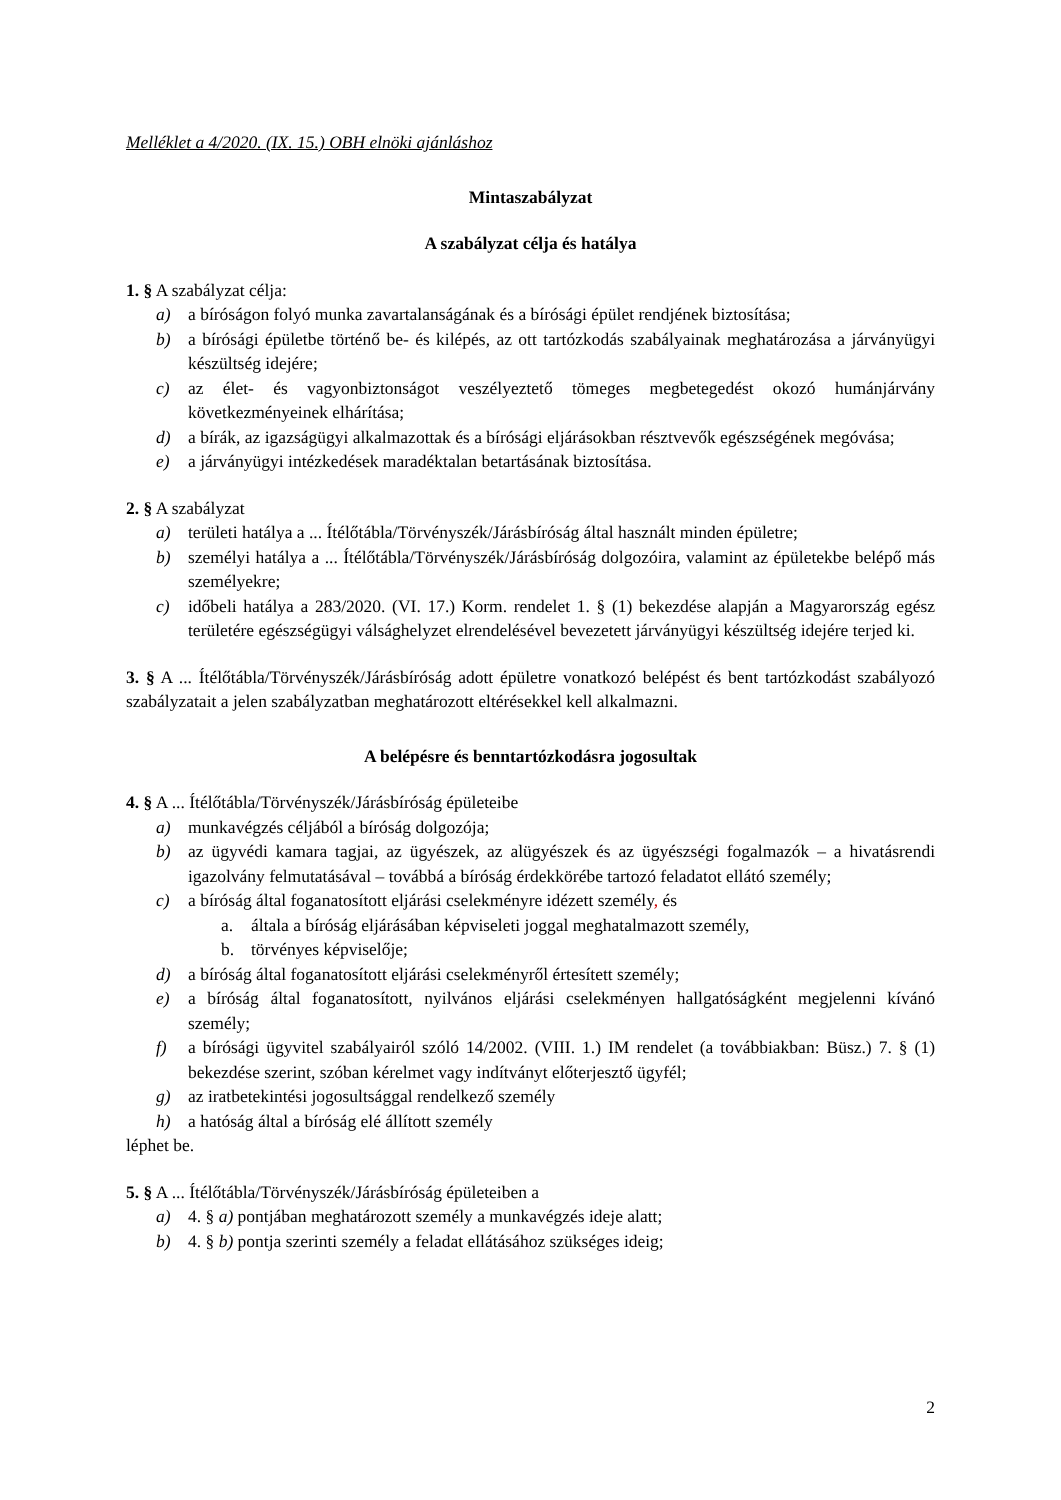Melléklet a 4/2020. (IX. 15.) OBH elnöki ajánláshoz
Mintaszabályzat
A szabályzat célja és hatálya
1. § A szabályzat célja:
a) a bíróságon folyó munka zavartalanságának és a bírósági épület rendjének biztosítása;
b) a bírósági épületbe történő be- és kilépés, az ott tartózkodás szabályainak meghatározása a járványügyi készültség idejére;
c) az élet- és vagyonbiztonságot veszélyeztető tömeges megbetegedést okozó humánjárvány következményeinek elhárítása;
d) a bírák, az igazságügyi alkalmazottak és a bírósági eljárásokban résztvevők egészségének megóvása;
e) a járványügyi intézkedések maradéktalan betartásának biztosítása.
2. § A szabályzat
a) területi hatálya a ... Ítélőtábla/Törvényszék/Járásbíróság által használt minden épületre;
b) személyi hatálya a ... Ítélőtábla/Törvényszék/Járásbíróság dolgozóira, valamint az épületekbe belépő más személyekre;
c) időbeli hatálya a 283/2020. (VI. 17.) Korm. rendelet 1. § (1) bekezdése alapján a Magyarország egész területére egészségügyi válsághelyzet elrendelésével bevezetett járványügyi készültség idejére terjed ki.
3. § A ... Ítélőtábla/Törvényszék/Járásbíróság adott épületre vonatkozó belépést és bent tartózkodást szabályozó szabályzatait a jelen szabályzatban meghatározott eltérésekkel kell alkalmazni.
A belépésre és benntartózkodásra jogosultak
4. § A ... Ítélőtábla/Törvényszék/Járásbíróság épületeibe
a) munkavégzés céljából a bíróság dolgozója;
b) az ügyvédi kamara tagjai, az ügyészek, az alügyészek és az ügyészségi fogalmazók – a hivatásrendi igazolvány felmutatásával – továbbá a bíróság érdekkörébe tartozó feladatot ellátó személy;
c) a bíróság által foganatosított eljárási cselekményre idézett személy, és
a. általa a bíróság eljárásában képviseleti joggal meghatalmazott személy,
b. törvényes képviselője;
d) a bíróság által foganatosított eljárási cselekményről értesített személy;
e) a bíróság által foganatosított, nyilvános eljárási cselekményen hallgatóságként megjelenni kívánó személy;
f) a bírósági ügyvitel szabályairól szóló 14/2002. (VIII. 1.) IM rendelet (a továbbiakban: Büsz.) 7. § (1) bekezdése szerint, szóban kérelmet vagy indítványt előterjesztő ügyfél;
g) az iratbetekintési jogosultsággal rendelkező személy
h) a hatóság által a bíróság elé állított személy
léphet be.
5. § A ... Ítélőtábla/Törvényszék/Járásbíróság épületeiben a
a) 4. § a) pontjában meghatározott személy a munkavégzés ideje alatt;
b) 4. § b) pontja szerinti személy a feladat ellátásához szükséges ideig;
2